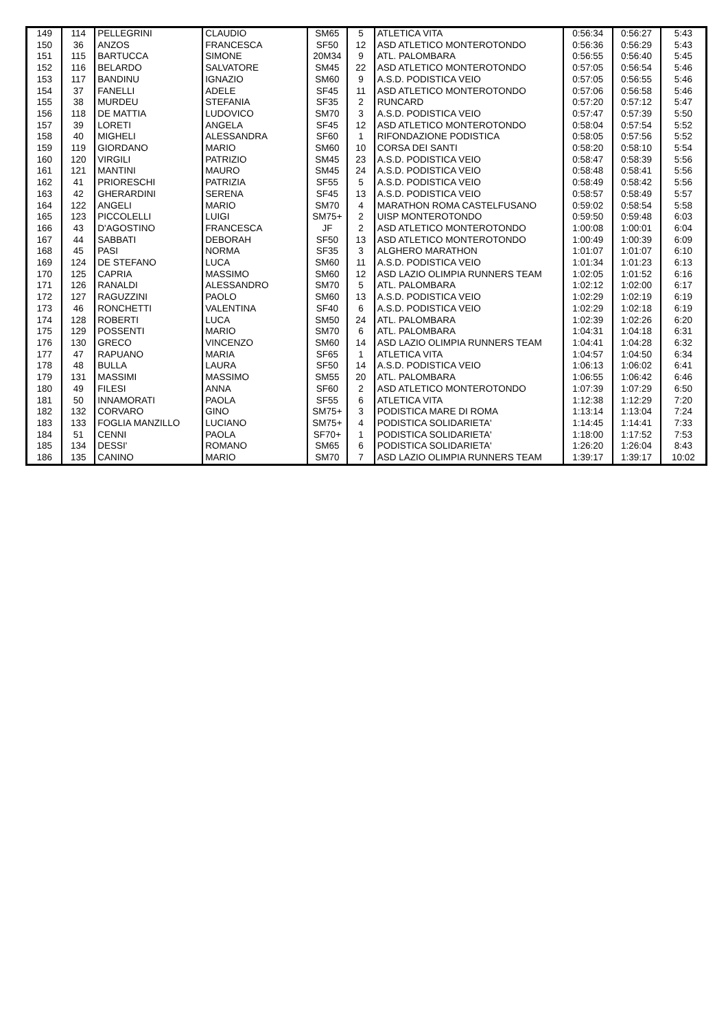| 149 | 114 | PELLEGRINI | CLAUDIO | SM65 | 5 | ATLETICA VITA | 0:56:34 | 0:56:27 | 5:43 |
| 150 | 36 | ANZOS | FRANCESCA | SF50 | 12 | ASD ATLETICO MONTEROTONDO | 0:56:36 | 0:56:29 | 5:43 |
| 151 | 115 | BARTUCCA | SIMONE | 20M34 | 9 | ATL. PALOMBARA | 0:56:55 | 0:56:40 | 5:45 |
| 152 | 116 | BELARDO | SALVATORE | SM45 | 22 | ASD ATLETICO MONTEROTONDO | 0:57:05 | 0:56:54 | 5:46 |
| 153 | 117 | BANDINU | IGNAZIO | SM60 | 9 | A.S.D. PODISTICA VEIO | 0:57:05 | 0:56:55 | 5:46 |
| 154 | 37 | FANELLI | ADELE | SF45 | 11 | ASD ATLETICO MONTEROTONDO | 0:57:06 | 0:56:58 | 5:46 |
| 155 | 38 | MURDEU | STEFANIA | SF35 | 2 | RUNCARD | 0:57:20 | 0:57:12 | 5:47 |
| 156 | 118 | DE MATTIA | LUDOVICO | SM70 | 3 | A.S.D. PODISTICA VEIO | 0:57:47 | 0:57:39 | 5:50 |
| 157 | 39 | LORETI | ANGELA | SF45 | 12 | ASD ATLETICO MONTEROTONDO | 0:58:04 | 0:57:54 | 5:52 |
| 158 | 40 | MIGHELI | ALESSANDRA | SF60 | 1 | RIFONDAZIONE PODISTICA | 0:58:05 | 0:57:56 | 5:52 |
| 159 | 119 | GIORDANO | MARIO | SM60 | 10 | CORSA DEI SANTI | 0:58:20 | 0:58:10 | 5:54 |
| 160 | 120 | VIRGILI | PATRIZIO | SM45 | 23 | A.S.D. PODISTICA VEIO | 0:58:47 | 0:58:39 | 5:56 |
| 161 | 121 | MANTINI | MAURO | SM45 | 24 | A.S.D. PODISTICA VEIO | 0:58:48 | 0:58:41 | 5:56 |
| 162 | 41 | PRIORESCHI | PATRIZIA | SF55 | 5 | A.S.D. PODISTICA VEIO | 0:58:49 | 0:58:42 | 5:56 |
| 163 | 42 | GHERARDINI | SERENA | SF45 | 13 | A.S.D. PODISTICA VEIO | 0:58:57 | 0:58:49 | 5:57 |
| 164 | 122 | ANGELI | MARIO | SM70 | 4 | MARATHON ROMA CASTELFUSANO | 0:59:02 | 0:58:54 | 5:58 |
| 165 | 123 | PICCOLELLI | LUIGI | SM75+ | 2 | UISP MONTEROTONDO | 0:59:50 | 0:59:48 | 6:03 |
| 166 | 43 | D'AGOSTINO | FRANCESCA | JF | 2 | ASD ATLETICO MONTEROTONDO | 1:00:08 | 1:00:01 | 6:04 |
| 167 | 44 | SABBATI | DEBORAH | SF50 | 13 | ASD ATLETICO MONTEROTONDO | 1:00:49 | 1:00:39 | 6:09 |
| 168 | 45 | PASI | NORMA | SF35 | 3 | ALGHERO MARATHON | 1:01:07 | 1:01:07 | 6:10 |
| 169 | 124 | DE STEFANO | LUCA | SM60 | 11 | A.S.D. PODISTICA VEIO | 1:01:34 | 1:01:23 | 6:13 |
| 170 | 125 | CAPRIA | MASSIMO | SM60 | 12 | ASD LAZIO OLIMPIA RUNNERS TEAM | 1:02:05 | 1:01:52 | 6:16 |
| 171 | 126 | RANALDI | ALESSANDRO | SM70 | 5 | ATL. PALOMBARA | 1:02:12 | 1:02:00 | 6:17 |
| 172 | 127 | RAGUZZINI | PAOLO | SM60 | 13 | A.S.D. PODISTICA VEIO | 1:02:29 | 1:02:19 | 6:19 |
| 173 | 46 | RONCHETTI | VALENTINA | SF40 | 6 | A.S.D. PODISTICA VEIO | 1:02:29 | 1:02:18 | 6:19 |
| 174 | 128 | ROBERTI | LUCA | SM50 | 24 | ATL. PALOMBARA | 1:02:39 | 1:02:26 | 6:20 |
| 175 | 129 | POSSENTI | MARIO | SM70 | 6 | ATL. PALOMBARA | 1:04:31 | 1:04:18 | 6:31 |
| 176 | 130 | GRECO | VINCENZO | SM60 | 14 | ASD LAZIO OLIMPIA RUNNERS TEAM | 1:04:41 | 1:04:28 | 6:32 |
| 177 | 47 | RAPUANO | MARIA | SF65 | 1 | ATLETICA VITA | 1:04:57 | 1:04:50 | 6:34 |
| 178 | 48 | BULLA | LAURA | SF50 | 14 | A.S.D. PODISTICA VEIO | 1:06:13 | 1:06:02 | 6:41 |
| 179 | 131 | MASSIMI | MASSIMO | SM55 | 20 | ATL. PALOMBARA | 1:06:55 | 1:06:42 | 6:46 |
| 180 | 49 | FILESI | ANNA | SF60 | 2 | ASD ATLETICO MONTEROTONDO | 1:07:39 | 1:07:29 | 6:50 |
| 181 | 50 | INNAMORATI | PAOLA | SF55 | 6 | ATLETICA VITA | 1:12:38 | 1:12:29 | 7:20 |
| 182 | 132 | CORVARO | GINO | SM75+ | 3 | PODISTICA MARE DI ROMA | 1:13:14 | 1:13:04 | 7:24 |
| 183 | 133 | FOGLIA MANZILLO | LUCIANO | SM75+ | 4 | PODISTICA SOLIDARIETA' | 1:14:45 | 1:14:41 | 7:33 |
| 184 | 51 | CENNI | PAOLA | SF70+ | 1 | PODISTICA SOLIDARIETA' | 1:18:00 | 1:17:52 | 7:53 |
| 185 | 134 | DESSI' | ROMANO | SM65 | 6 | PODISTICA SOLIDARIETA' | 1:26:20 | 1:26:04 | 8:43 |
| 186 | 135 | CANINO | MARIO | SM70 | 7 | ASD LAZIO OLIMPIA RUNNERS TEAM | 1:39:17 | 1:39:17 | 10:02 |